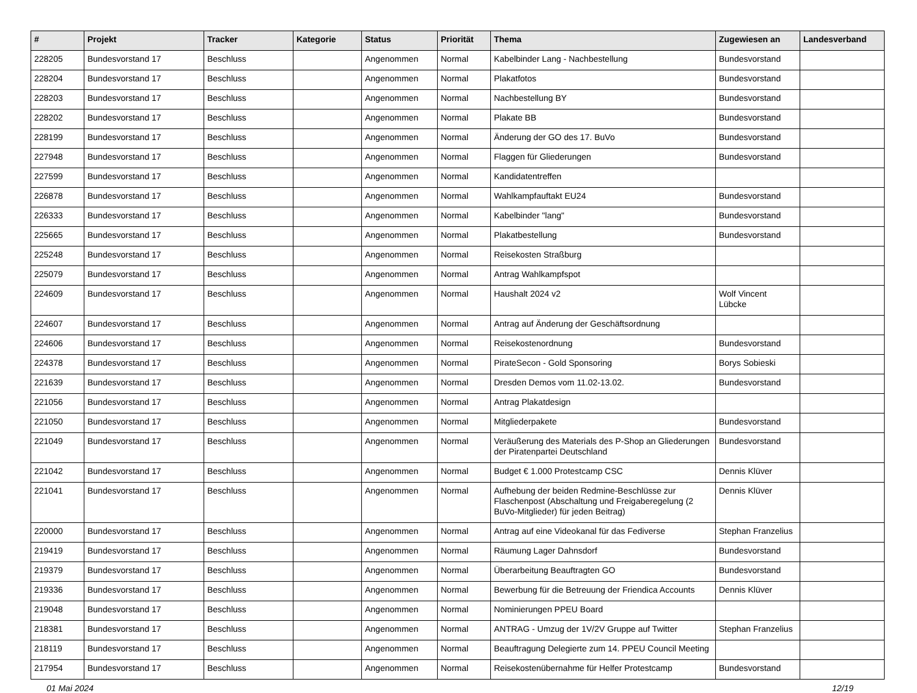| # | Projekt | Tracker | Kategorie | Status | Priorität | Thema | Zugewiesen an | Landesverband |
| --- | --- | --- | --- | --- | --- | --- | --- | --- |
| 228205 | Bundesvorstand 17 | Beschluss | | Angenommen | Normal | Kabelbinder Lang - Nachbestellung | Bundesvorstand | |
| 228204 | Bundesvorstand 17 | Beschluss | | Angenommen | Normal | Plakatfotos | Bundesvorstand | |
| 228203 | Bundesvorstand 17 | Beschluss | | Angenommen | Normal | Nachbestellung BY | Bundesvorstand | |
| 228202 | Bundesvorstand 17 | Beschluss | | Angenommen | Normal | Plakate BB | Bundesvorstand | |
| 228199 | Bundesvorstand 17 | Beschluss | | Angenommen | Normal | Änderung der GO des 17. BuVo | Bundesvorstand | |
| 227948 | Bundesvorstand 17 | Beschluss | | Angenommen | Normal | Flaggen für Gliederungen | Bundesvorstand | |
| 227599 | Bundesvorstand 17 | Beschluss | | Angenommen | Normal | Kandidatentreffen | | |
| 226878 | Bundesvorstand 17 | Beschluss | | Angenommen | Normal | Wahlkampfauftakt EU24 | Bundesvorstand | |
| 226333 | Bundesvorstand 17 | Beschluss | | Angenommen | Normal | Kabelbinder "lang" | Bundesvorstand | |
| 225665 | Bundesvorstand 17 | Beschluss | | Angenommen | Normal | Plakatbestellung | Bundesvorstand | |
| 225248 | Bundesvorstand 17 | Beschluss | | Angenommen | Normal | Reisekosten Straßburg | | |
| 225079 | Bundesvorstand 17 | Beschluss | | Angenommen | Normal | Antrag Wahlkampfspot | | |
| 224609 | Bundesvorstand 17 | Beschluss | | Angenommen | Normal | Haushalt 2024 v2 | Wolf Vincent Lübcke | |
| 224607 | Bundesvorstand 17 | Beschluss | | Angenommen | Normal | Antrag auf Änderung der Geschäftsordnung | | |
| 224606 | Bundesvorstand 17 | Beschluss | | Angenommen | Normal | Reisekostenordnung | Bundesvorstand | |
| 224378 | Bundesvorstand 17 | Beschluss | | Angenommen | Normal | PirateSecon - Gold Sponsoring | Borys Sobieski | |
| 221639 | Bundesvorstand 17 | Beschluss | | Angenommen | Normal | Dresden Demos vom 11.02-13.02. | Bundesvorstand | |
| 221056 | Bundesvorstand 17 | Beschluss | | Angenommen | Normal | Antrag Plakatdesign | | |
| 221050 | Bundesvorstand 17 | Beschluss | | Angenommen | Normal | Mitgliederpakete | Bundesvorstand | |
| 221049 | Bundesvorstand 17 | Beschluss | | Angenommen | Normal | Veräußerung des Materials des P-Shop an Gliederungen der Piratenpartei Deutschland | Bundesvorstand | |
| 221042 | Bundesvorstand 17 | Beschluss | | Angenommen | Normal | Budget € 1.000 Protestcamp CSC | Dennis Klüver | |
| 221041 | Bundesvorstand 17 | Beschluss | | Angenommen | Normal | Aufhebung der beiden Redmine-Beschlüsse zur Flaschenpost (Abschaltung und Freigaberegelung (2 BuVo-Mitglieder) für jeden Beitrag) | Dennis Klüver | |
| 220000 | Bundesvorstand 17 | Beschluss | | Angenommen | Normal | Antrag auf eine Videokanal für das Fediverse | Stephan Franzelius | |
| 219419 | Bundesvorstand 17 | Beschluss | | Angenommen | Normal | Räumung Lager Dahnsdorf | Bundesvorstand | |
| 219379 | Bundesvorstand 17 | Beschluss | | Angenommen | Normal | Überarbeitung Beauftragten GO | Bundesvorstand | |
| 219336 | Bundesvorstand 17 | Beschluss | | Angenommen | Normal | Bewerbung für die Betreuung der Friendica Accounts | Dennis Klüver | |
| 219048 | Bundesvorstand 17 | Beschluss | | Angenommen | Normal | Nominierungen PPEU Board | | |
| 218381 | Bundesvorstand 17 | Beschluss | | Angenommen | Normal | ANTRAG - Umzug der 1V/2V Gruppe auf Twitter | Stephan Franzelius | |
| 218119 | Bundesvorstand 17 | Beschluss | | Angenommen | Normal | Beauftragung Delegierte zum 14. PPEU Council Meeting | | |
| 217954 | Bundesvorstand 17 | Beschluss | | Angenommen | Normal | Reisekostenübernahme für Helfer Protestcamp | Bundesvorstand | |
01 Mai 2024 12/19